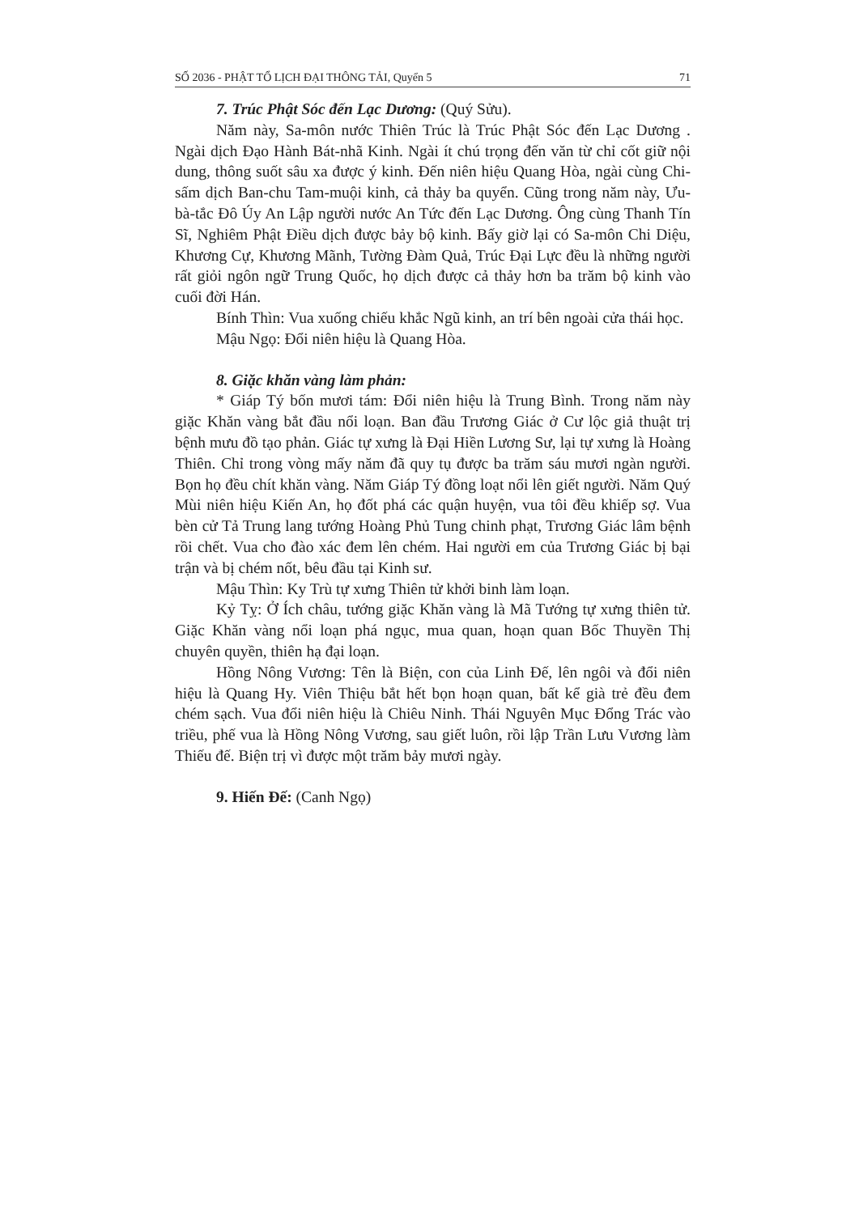SỐ 2036 - PHẬT TỔ LỊCH ĐẠI THÔNG TẢI, Quyển 5 71
7. Trúc Phật Sóc đến Lạc Dương: (Quý Sửu).
Năm này, Sa-môn nước Thiên Trúc là Trúc Phật Sóc đến Lạc Dương . Ngài dịch Đạo Hành Bát-nhã Kinh. Ngài ít chú trọng đến văn từ chỉ cốt giữ nội dung, thông suốt sâu xa được ý kinh. Đến niên hiệu Quang Hòa, ngài cùng Chi-sấm dịch Ban-chu Tam-muội kinh, cả thảy ba quyển. Cũng trong năm này, Ưu-bà-tắc Đô Úy An Lập người nước An Tức đến Lạc Dương. Ông cùng Thanh Tín Sĩ, Nghiêm Phật Điều dịch được bảy bộ kinh. Bấy giờ lại có Sa-môn Chi Diệu, Khương Cự, Khương Mãnh, Tường Đàm Quả, Trúc Đại Lực đều là những người rất giỏi ngôn ngữ Trung Quốc, họ dịch được cả thảy hơn ba trăm bộ kinh vào cuối đời Hán.
Bính Thìn: Vua xuống chiếu khắc Ngũ kinh, an trí bên ngoài cửa thái học.
Mậu Ngọ: Đổi niên hiệu là Quang Hòa.
8. Giặc khăn vàng làm phản:
* Giáp Tý bốn mươi tám: Đổi niên hiệu là Trung Bình. Trong năm này giặc Khăn vàng bắt đầu nổi loạn. Ban đầu Trương Giác ở Cư lộc giả thuật trị bệnh mưu đồ tạo phản. Giác tự xưng là Đại Hiền Lương Sư, lại tự xưng là Hoàng Thiên. Chỉ trong vòng mấy năm đã quy tụ được ba trăm sáu mươi ngàn người. Bọn họ đều chít khăn vàng. Năm Giáp Tý đồng loạt nổi lên giết người. Năm Quý Mùi niên hiệu Kiến An, họ đốt phá các quận huyện, vua tôi đều khiếp sợ. Vua bèn cử Tả Trung lang tướng Hoàng Phủ Tung chinh phạt, Trương Giác lâm bệnh rồi chết. Vua cho đào xác đem lên chém. Hai người em của Trương Giác bị bại trận và bị chém nốt, bêu đầu tại Kinh sư.
Mậu Thìn: Ky Trù tự xưng Thiên tử khởi binh làm loạn.
Kỷ Tỵ: Ở Ích châu, tướng giặc Khăn vàng là Mã Tướng tự xưng thiên tử. Giặc Khăn vàng nổi loạn phá ngục, mua quan, hoạn quan Bốc Thuyền Thị chuyên quyền, thiên hạ đại loạn.
Hồng Nông Vương: Tên là Biện, con của Linh Đế, lên ngôi và đổi niên hiệu là Quang Hy. Viên Thiệu bắt hết bọn hoạn quan, bất kể già trẻ đều đem chém sạch. Vua đổi niên hiệu là Chiêu Ninh. Thái Nguyên Mục Đổng Trác vào triều, phế vua là Hồng Nông Vương, sau giết luôn, rồi lập Trần Lưu Vương làm Thiếu đế. Biện trị vì được một trăm bảy mươi ngày.
9. Hiến Đế: (Canh Ngọ)